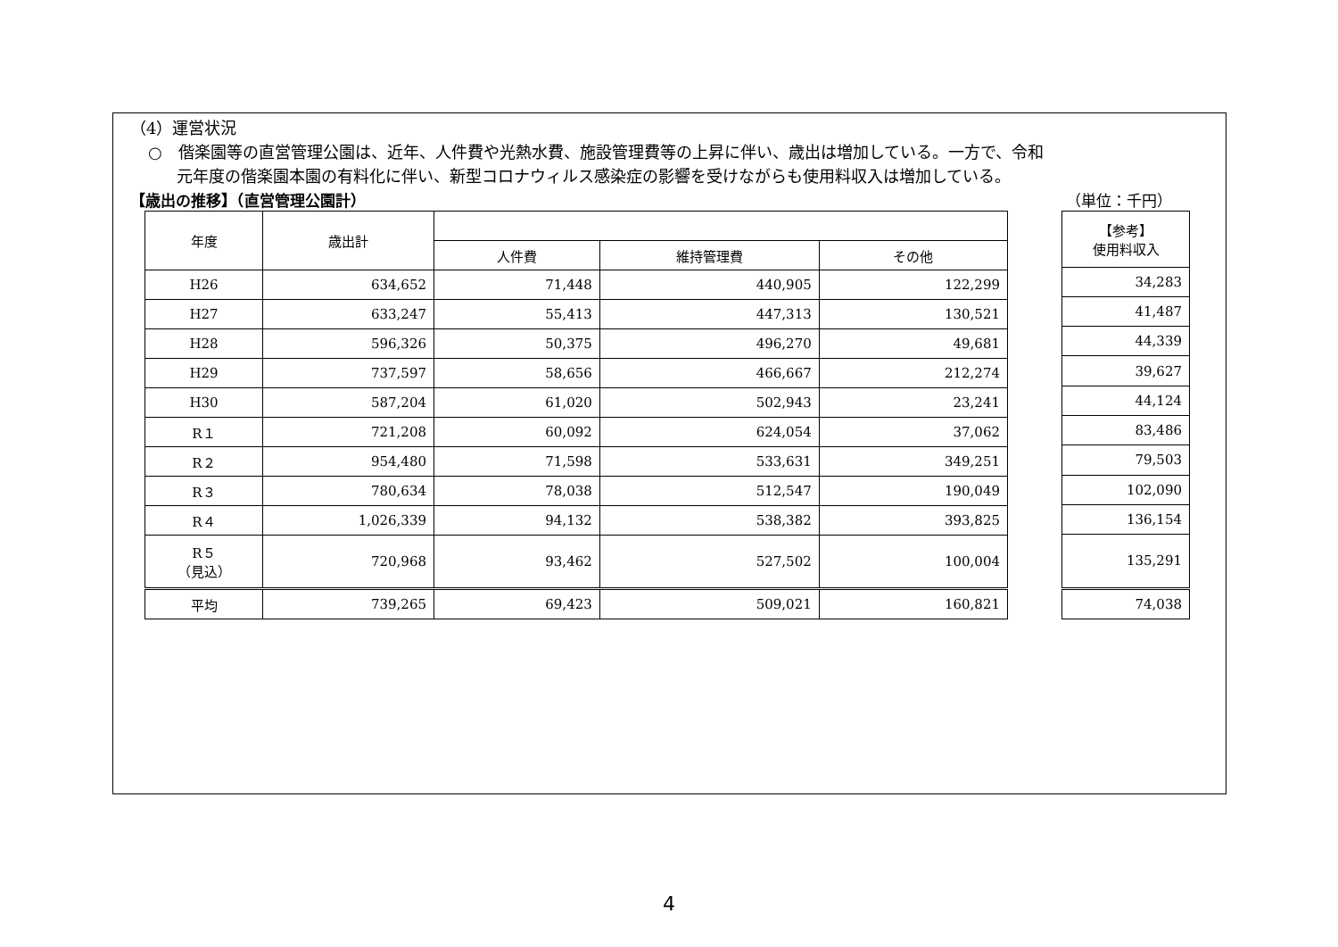（4）運営状況
○　偕楽園等の直営管理公園は、近年、人件費や光熱水費、施設管理費等の上昇に伴い、歳出は増加している。一方で、令和
元年度の偕楽園本園の有料化に伴い、新型コロナウィルス感染症の影響を受けながらも使用料収入は増加している。
【歳出の推移】（直営管理公園計） （単位：千円）
| 年度 | 歳出計 | | | |
| --- | --- | --- | --- | --- |
| | | 人件費 | 維持管理費 | その他 |
| H26 | 634,652 | 71,448 | 440,905 | 122,299 |
| H27 | 633,247 | 55,413 | 447,313 | 130,521 |
| H28 | 596,326 | 50,375 | 496,270 | 49,681 |
| H29 | 737,597 | 58,656 | 466,667 | 212,274 |
| H30 | 587,204 | 61,020 | 502,943 | 23,241 |
| R１ | 721,208 | 60,092 | 624,054 | 37,062 |
| R２ | 954,480 | 71,598 | 533,631 | 349,251 |
| R３ | 780,634 | 78,038 | 512,547 | 190,049 |
| R４ | 1,026,339 | 94,132 | 538,382 | 393,825 |
| R５ （見込） | 720,968 | 93,462 | 527,502 | 100,004 |
| 平均 | 739,265 | 69,423 | 509,021 | 160,821 |
| 【参考】 使用料収入 |
| --- |
| 34,283 |
| 41,487 |
| 44,339 |
| 39,627 |
| 44,124 |
| 83,486 |
| 79,503 |
| 102,090 |
| 136,154 |
| 135,291 |
| 74,038 |
4